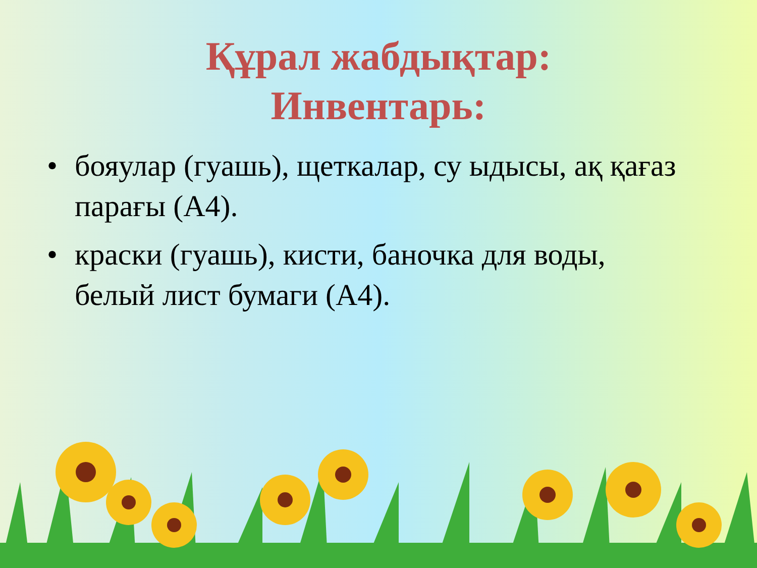Құрал жабдықтар:
Инвентарь:
• бояулар (гуашь), щеткалар, су ыдысы, ақ қағаз парағы (А4).
• краски (гуашь), кисти, баночка для воды, белый лист бумаги (А4).